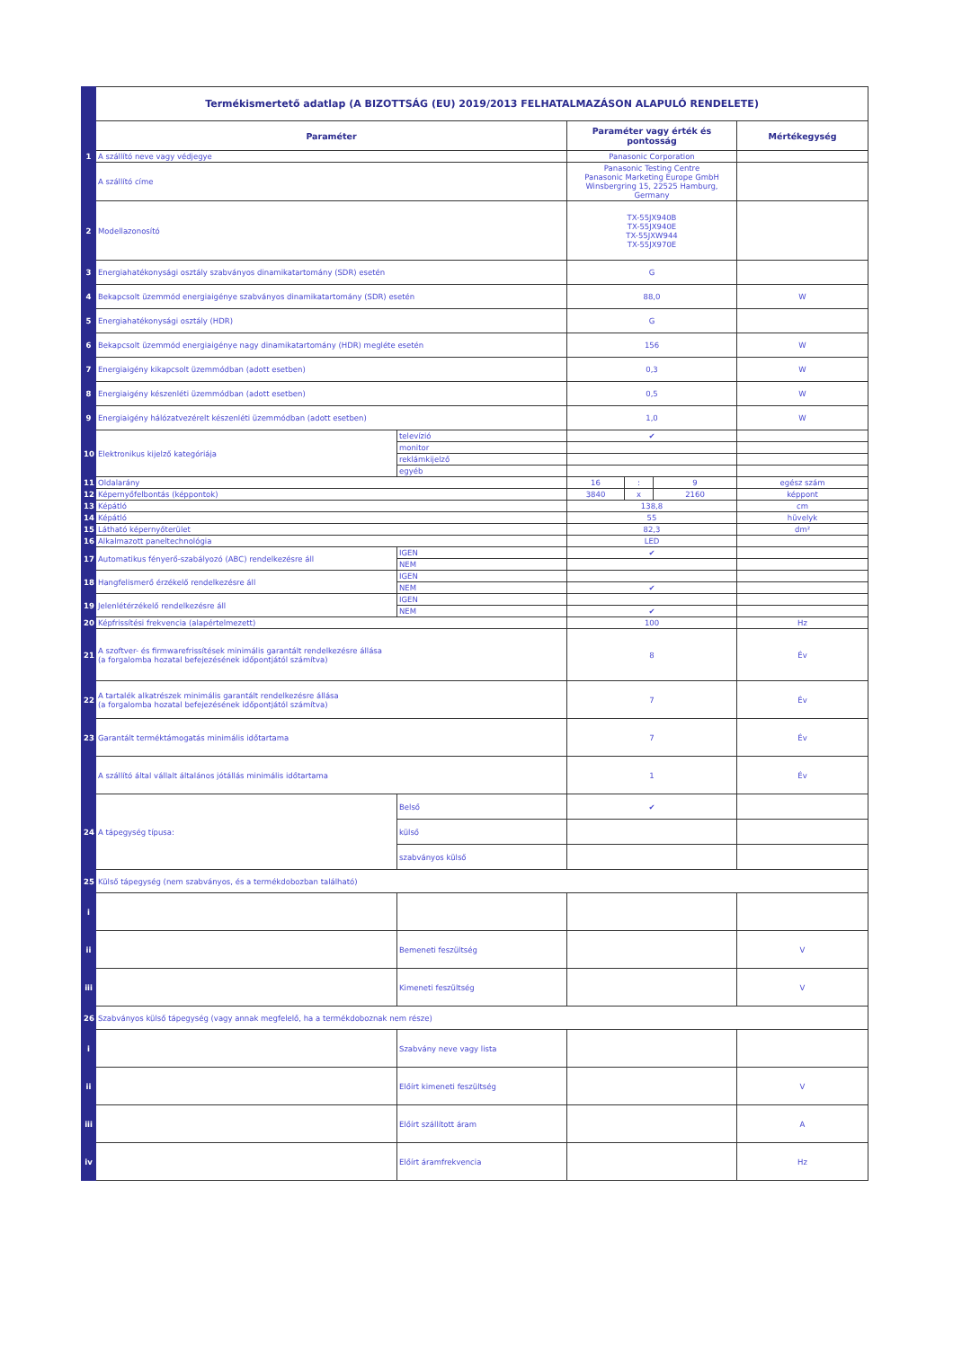| | Termékismertető adatlap (A BIZOTTSÁG (EU) 2019/2013 FELHATALMAZÁSON ALAPULÓ RENDELETE) | | | | | |
| | Paraméter | | Paraméter vagy érték és pontosság | | | Mértékegység |
| 1 | A szállító neve vagy védjegye | | Panasonic Corporation | | | |
| | A szállító címe | | Panasonic Testing Centre Panasonic Marketing Europe GmbH Winsbergring 15, 22525 Hamburg, Germany | | | |
| 2 | Modellazonosító | | TX-55JX940B TX-55JX940E TX-55JXW944 TX-55JX970E | | | |
| 3 | Energiahatékonysági osztály szabványos dinamikatartomány (SDR) esetén | | G | | | |
| 4 | Bekapcsolt üzemmód energiaigénye szabványos dinamikatartomány (SDR) esetén | | 88,0 | | | W |
| 5 | Energiahatékonysági osztály (HDR) | | G | | | |
| 6 | Bekapcsolt üzemmód energiaigénye nagy dinamikatartomány (HDR) megléte esetén | | 156 | | | W |
| 7 | Energiaigény kikapcsolt üzemmódban (adott esetben) | | 0,3 | | | W |
| 8 | Energiaigény készenléti üzemmódban (adott esetben) | | 0,5 | | | W |
| 9 | Energiaigény hálózatvezérelt készenléti üzemmódban (adott esetben) | | 1,0 | | | W |
| 10 | Elektronikus kijelző kategóriája | televízió | ✔ | | | |
| | | monitor | | | | |
| | | reklámkijelző | | | | |
| | | egyéb | | | | |
| 11 | Oldalarány | | 16 | : | 9 | egész szám |
| 12 | Képernyőfelbontás (képpontok) | | 3840 | x | 2160 | képpont |
| 13 | Képátló | | 138,8 | | | cm |
| 14 | Képátló | | 55 | | | hüvelyk |
| 15 | Látható képernyőterület | | 82,3 | | | dm² |
| 16 | Alkalmazott paneltechnológia | | LED | | | |
| 17 | Automatikus fényerő-szabályozó (ABC) rendelkezésre áll | IGEN | ✔ | | | |
| | | NEM | | | | |
| 18 | Hangfelismerő érzékelő rendelkezésre áll | IGEN | | | | |
| | | NEM | ✔ | | | |
| 19 | Jelenlétérzékelő rendelkezésre áll | IGEN | | | | |
| | | NEM | ✔ | | | |
| 20 | Képfrissítési frekvencia (alapértelmezett) | | 100 | | | Hz |
| 21 | A szoftver- és firmwarefrissítések minimális garantált rendelkezésre állása (a forgalomba hozatal befejezésének időpontjától számítva) | | 8 | | | Év |
| 22 | A tartalék alkatrészek minimális garantált rendelkezésre állása (a forgalomba hozatal befejezésének időpontjától számítva) | | 7 | | | Év |
| 23 | Garantált terméktámogatás minimális időtartama | | 7 | | | Év |
| | A szállító által vállalt általános jótállás minimális időtartama | | 1 | | | Év |
| 24 | A tápegység típusa: | Belső | ✔ | | | |
| | | külső | | | | |
| | | szabványos külső | | | | |
| 25 | Külső tápegység (nem szabványos, és a termékdobozban található) | | | | | |
| i | | | | | | |
| ii | | Bemeneti feszültség | | | | V |
| iii | | Kimeneti feszültség | | | | V |
| 26 | Szabványos külső tápegység (vagy annak megfelelő, ha a termékdoboznak nem része) | | | | | |
| i | | Szabvány neve vagy lista | | | | |
| ii | | Előírt kimeneti feszültség | | | | V |
| iii | | Előírt szállított áram | | | | A |
| iv | | Előírt áramfrekvencia | | | | Hz |